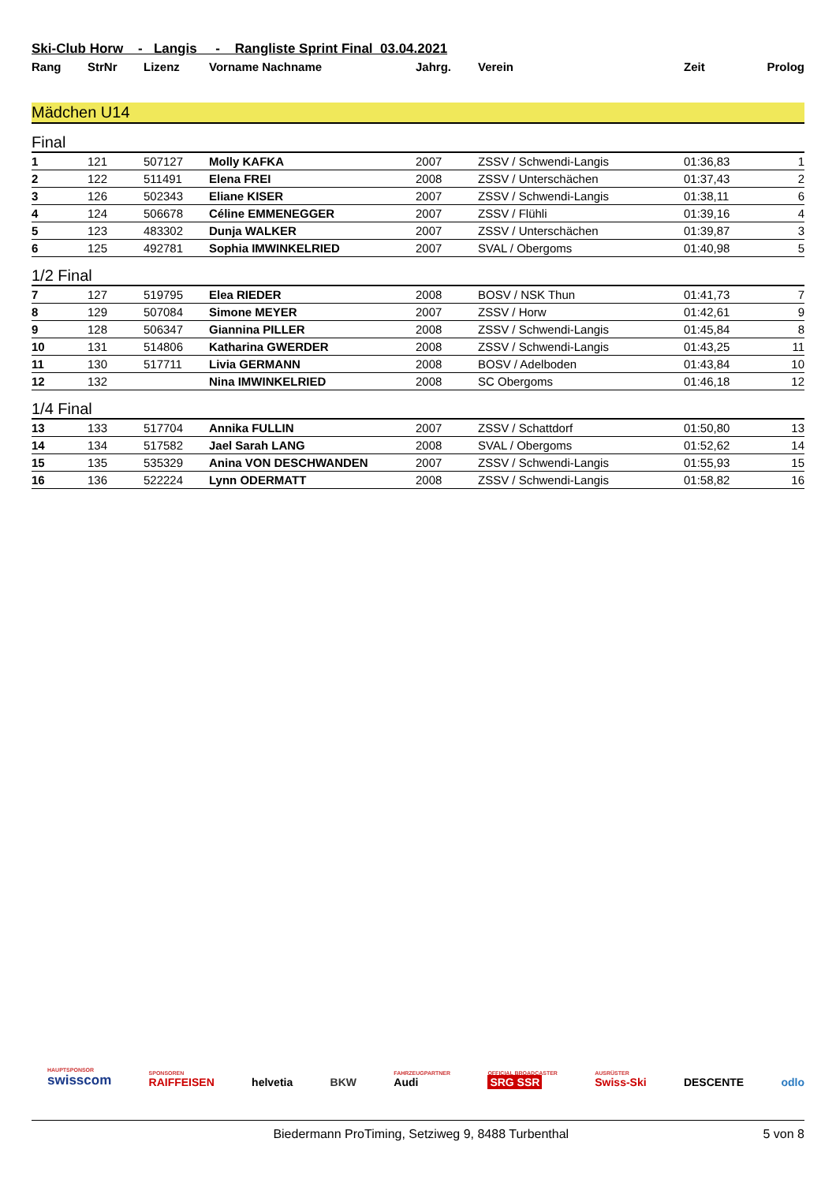Ski-Club Horw - Langis - Rangliste Sprint Final 03.04.2021
| Rang | StrNr | Lizenz | Vorname Nachname | Jahrg. | Verein | Zeit | Prolog |
| --- | --- | --- | --- | --- | --- | --- | --- |
Mädchen U14
Final
| 1 | 121 | 507127 | Molly KAFKA | 2007 | ZSSV / Schwendi-Langis | 01:36,83 | 1 |
| 2 | 122 | 511491 | Elena FREI | 2008 | ZSSV / Unterschächen | 01:37,43 | 2 |
| 3 | 126 | 502343 | Eliane KISER | 2007 | ZSSV / Schwendi-Langis | 01:38,11 | 6 |
| 4 | 124 | 506678 | Céline EMMENEGGER | 2007 | ZSSV / Flühli | 01:39,16 | 4 |
| 5 | 123 | 483302 | Dunja WALKER | 2007 | ZSSV / Unterschächen | 01:39,87 | 3 |
| 6 | 125 | 492781 | Sophia IMWINKELRIED | 2007 | SVAL / Obergoms | 01:40,98 | 5 |
1/2 Final
| 7 | 127 | 519795 | Elea RIEDER | 2008 | BOSV / NSK Thun | 01:41,73 | 7 |
| 8 | 129 | 507084 | Simone MEYER | 2007 | ZSSV / Horw | 01:42,61 | 9 |
| 9 | 128 | 506347 | Giannina PILLER | 2008 | ZSSV / Schwendi-Langis | 01:45,84 | 8 |
| 10 | 131 | 514806 | Katharina GWERDER | 2008 | ZSSV / Schwendi-Langis | 01:43,25 | 11 |
| 11 | 130 | 517711 | Livia GERMANN | 2008 | BOSV / Adelboden | 01:43,84 | 10 |
| 12 | 132 | | Nina IMWINKELRIED | 2008 | SC Obergoms | 01:46,18 | 12 |
1/4 Final
| 13 | 133 | 517704 | Annika FULLIN | 2007 | ZSSV / Schattdorf | 01:50,80 | 13 |
| 14 | 134 | 517582 | Jael Sarah LANG | 2008 | SVAL / Obergoms | 01:52,62 | 14 |
| 15 | 135 | 535329 | Anina VON DESCHWANDEN | 2007 | ZSSV / Schwendi-Langis | 01:55,93 | 15 |
| 16 | 136 | 522224 | Lynn ODERMATT | 2008 | ZSSV / Schwendi-Langis | 01:58,82 | 16 |
HAUPTSPONSOR
swisscom SPONSOREN
RAIFFEISEN helvetia BKW FAHRZEUGPARTNER
Audi OFFICIAL BROADCASTER
SRG SSR AUSRÜSTER
Swiss-Ski DESCENTE odlo
Biedermann ProTiming, Setziweg 9, 8488 Turbenthal 5 von 8